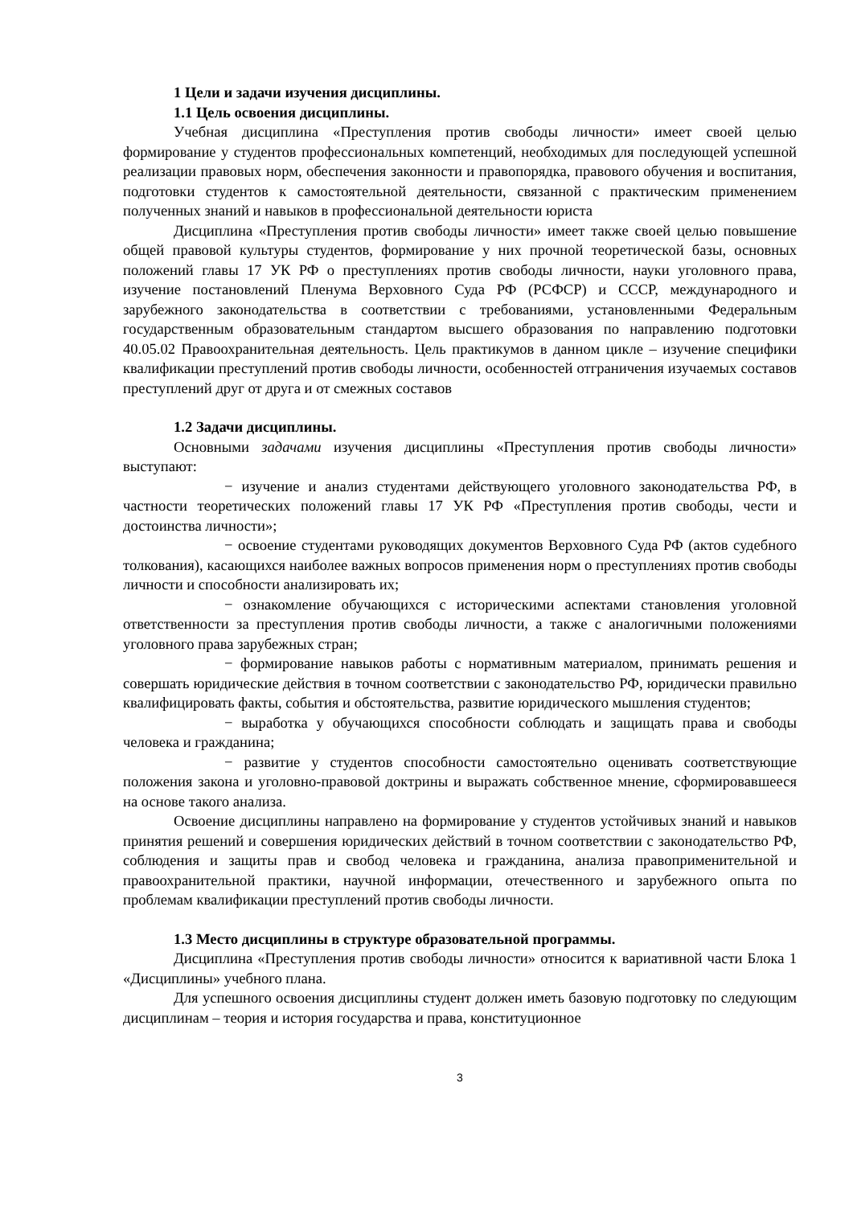1 Цели и задачи изучения дисциплины.
1.1 Цель освоения дисциплины.
Учебная дисциплина «Преступления против свободы личности» имеет своей целью формирование у студентов профессиональных компетенций, необходимых для последующей успешной реализации правовых норм, обеспечения законности и правопорядка, правового обучения и воспитания, подготовки студентов к самостоятельной деятельности, связанной с практическим применением полученных знаний и навыков в профессиональной деятельности юриста
Дисциплина «Преступления против свободы личности» имеет также своей целью повышение общей правовой культуры студентов, формирование у них прочной теоретической базы, основных положений главы 17 УК РФ о преступлениях против свободы личности, науки уголовного права, изучение постановлений Пленума Верховного Суда РФ (РСФСР) и СССР, международного и зарубежного законодательства в соответствии с требованиями, установленными Федеральным государственным образовательным стандартом высшего образования по направлению подготовки 40.05.02 Правоохранительная деятельность. Цель практикумов в данном цикле – изучение специфики квалификации преступлений против свободы личности, особенностей отграничения изучаемых составов преступлений друг от друга и от смежных составов
1.2 Задачи дисциплины.
Основными задачами изучения дисциплины «Преступления против свободы личности» выступают:
− изучение и анализ студентами действующего уголовного законодательства РФ, в частности теоретических положений главы 17 УК РФ «Преступления против свободы, чести и достоинства личности»;
− освоение студентами руководящих документов Верховного Суда РФ (актов судебного толкования), касающихся наиболее важных вопросов применения норм о преступлениях против свободы личности и способности анализировать их;
− ознакомление обучающихся с историческими аспектами становления уголовной ответственности за преступления против свободы личности, а также с аналогичными положениями уголовного права зарубежных стран;
− формирование навыков работы с нормативным материалом, принимать решения и совершать юридические действия в точном соответствии с законодательство РФ, юридически правильно квалифицировать факты, события и обстоятельства, развитие юридического мышления студентов;
− выработка у обучающихся способности соблюдать и защищать права и свободы человека и гражданина;
− развитие у студентов способности самостоятельно оценивать соответствующие положения закона и уголовно-правовой доктрины и выражать собственное мнение, сформировавшееся на основе такого анализа.
Освоение дисциплины направлено на формирование у студентов устойчивых знаний и навыков принятия решений и совершения юридических действий в точном соответствии с законодательство РФ, соблюдения и защиты прав и свобод человека и гражданина, анализа правоприменительной и правоохранительной практики, научной информации, отечественного и зарубежного опыта по проблемам квалификации преступлений против свободы личности.
1.3 Место дисциплины в структуре образовательной программы.
Дисциплина «Преступления против свободы личности» относится к вариативной части Блока 1 «Дисциплины» учебного плана.
Для успешного освоения дисциплины студент должен иметь базовую подготовку по следующим дисциплинам – теория и история государства и права, конституционное
3